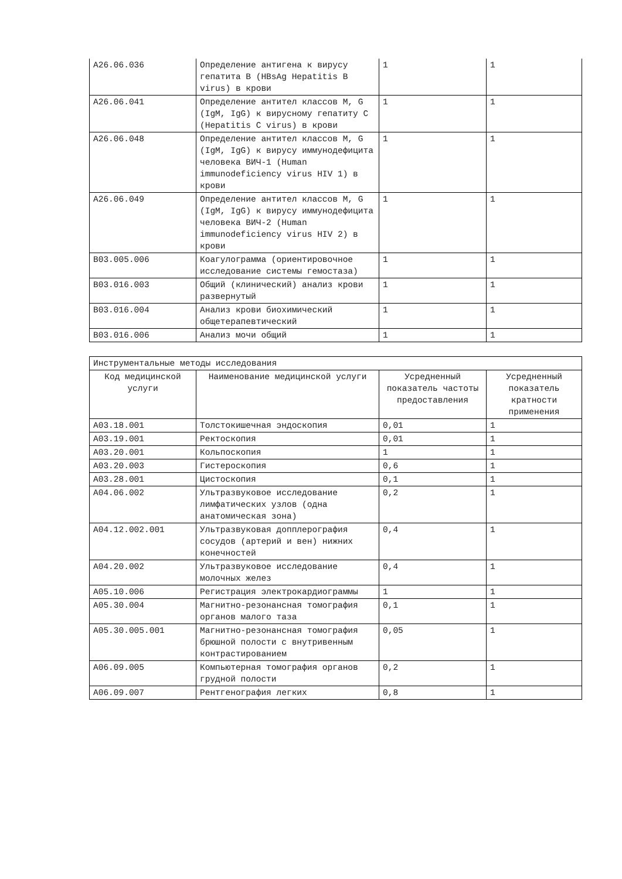| A26.06.036 | Определение антигена к вирусу гепатита B (HBsAg Hepatitis B virus) в крови | 1 | 1 |
| A26.06.041 | Определение антител классов M, G (IgM, IgG) к вирусному гепатиту C (Hepatitis C virus) в крови | 1 | 1 |
| A26.06.048 | Определение антител классов M, G (IgM, IgG) к вирусу иммунодефицита человека ВИЧ-1 (Human immunodeficiency virus HIV 1) в крови | 1 | 1 |
| A26.06.049 | Определение антител классов M, G (IgM, IgG) к вирусу иммунодефицита человека ВИЧ-2 (Human immunodeficiency virus HIV 2) в крови | 1 | 1 |
| B03.005.006 | Коагулограмма (ориентировочное исследование системы гемостаза) | 1 | 1 |
| B03.016.003 | Общий (клинический) анализ крови развернутый | 1 | 1 |
| B03.016.004 | Анализ крови биохимический общетерапевтический | 1 | 1 |
| B03.016.006 | Анализ мочи общий | 1 | 1 |
| Инструментальные методы исследования | | | |
| Код медицинской услуги | Наименование медицинской услуги | Усредненный показатель частоты предоставления | Усредненный показатель кратности применения |
| A03.18.001 | Толстокишечная эндоскопия | 0,01 | 1 |
| A03.19.001 | Ректоскопия | 0,01 | 1 |
| A03.20.001 | Кольпоскопия | 1 | 1 |
| A03.20.003 | Гистероскопия | 0,6 | 1 |
| A03.28.001 | Цистоскопия | 0,1 | 1 |
| A04.06.002 | Ультразвуковое исследование лимфатических узлов (одна анатомическая зона) | 0,2 | 1 |
| A04.12.002.001 | Ультразвуковая допплерография сосудов (артерий и вен) нижних конечностей | 0,4 | 1 |
| A04.20.002 | Ультразвуковое исследование молочных желез | 0,4 | 1 |
| A05.10.006 | Регистрация электрокардиограммы | 1 | 1 |
| A05.30.004 | Магнитно-резонансная томография органов малого таза | 0,1 | 1 |
| A05.30.005.001 | Магнитно-резонансная томография брюшной полости с внутривенным контрастированием | 0,05 | 1 |
| A06.09.005 | Компьютерная томография органов грудной полости | 0,2 | 1 |
| A06.09.007 | Рентгенография легких | 0,8 | 1 |